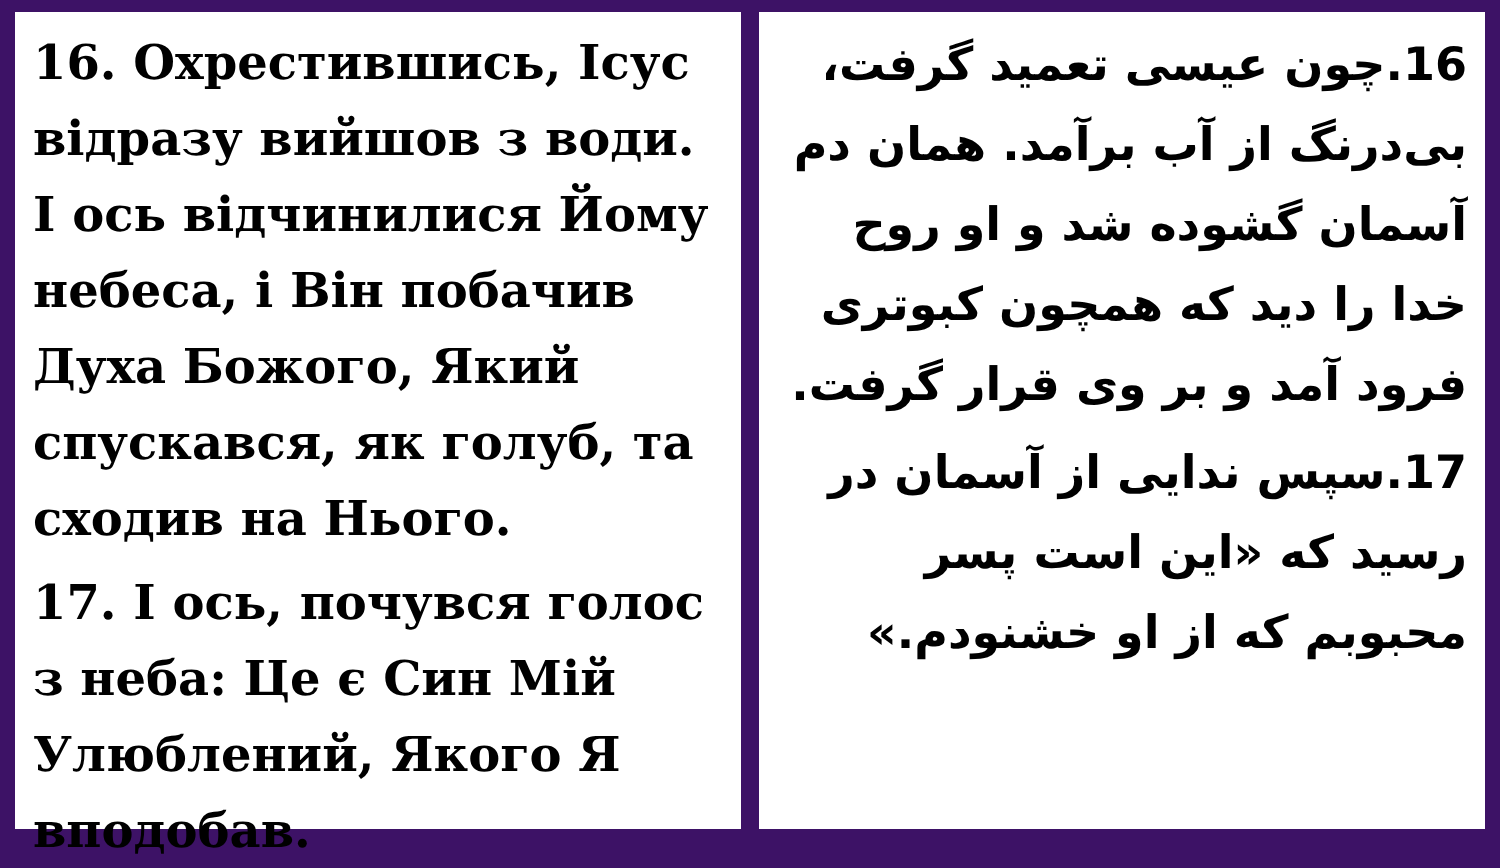16. Охрестившись, Ісус відразу вийшов з води. І ось відчинилися Йому небеса, і Він побачив Духа Божого, Який спускався, як голуб, та сходив на Нього.
17. І ось, почувся голос з неба: Це є Син Мій Улюблений, Якого Я вподобав.
16.چون عیسی تعمید گرفت، بی‌درنگ از آب برآمد. همان دم آسمان گشوده شد و او روح خدا را دید که همچون کبوتری فرود آمد و بر وی قرار گرفت.
17.سپس ندایی از آسمان در رسید که «این است پسر محبوبم که از او خشنودم.»